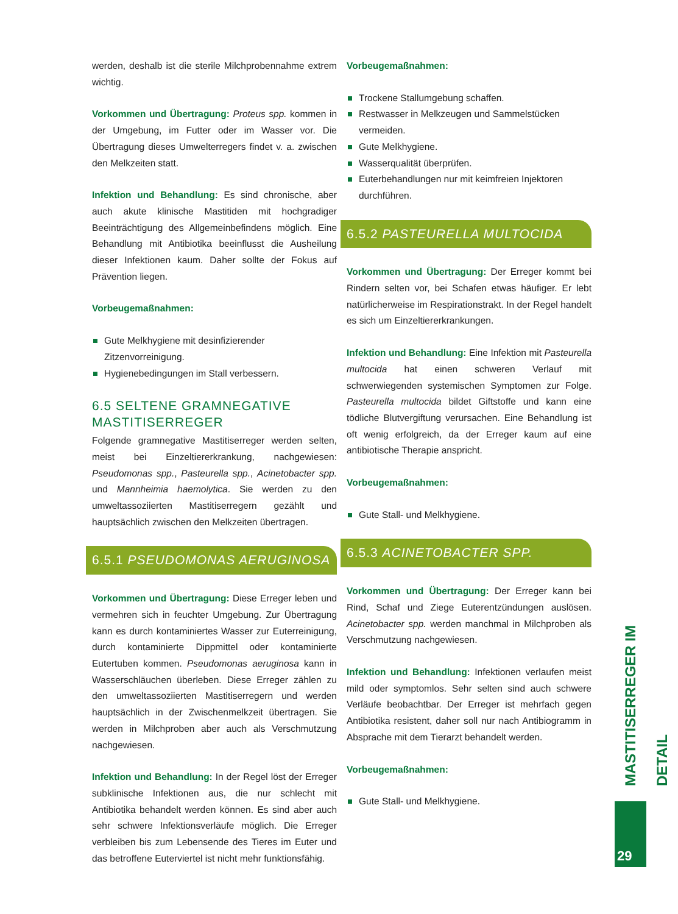werden, deshalb ist die sterile Milchprobennahme extrem wichtig.
Vorkommen und Übertragung: Proteus spp. kommen in der Umgebung, im Futter oder im Wasser vor. Die Übertragung dieses Umwelterregers findet v. a. zwischen den Melkzeiten statt.
Infektion und Behandlung: Es sind chronische, aber auch akute klinische Mastitiden mit hochgradiger Beeinträchtigung des Allgemeinbefindens möglich. Eine Behandlung mit Antibiotika beeinflusst die Ausheilung dieser Infektionen kaum. Daher sollte der Fokus auf Prävention liegen.
Vorbeugemaßnahmen:
Gute Melkhygiene mit desinfizierender Zitzenvorreinigung.
Hygienebedingungen im Stall verbessern.
6.5 SELTENE GRAMNEGATIVE MASTITISERREGER
Folgende gramnegative Mastitiserreger werden selten, meist bei Einzeltiererkrankung, nachgewiesen: Pseudomonas spp., Pasteurella spp., Acinetobacter spp. und Mannheimia haemolytica. Sie werden zu den umweltassoziierten Mastitiserregern gezählt und hauptsächlich zwischen den Melkzeiten übertragen.
6.5.1 PSEUDOMONAS AERUGINOSA
Vorkommen und Übertragung: Diese Erreger leben und vermehren sich in feuchter Umgebung. Zur Übertragung kann es durch kontaminiertes Wasser zur Euterreinigung, durch kontaminierte Dippmittel oder kontaminierte Eutertuben kommen. Pseudomonas aeruginosa kann in Wasserschläuchen überleben. Diese Erreger zählen zu den umweltassoziierten Mastitiserregern und werden hauptsächlich in der Zwischenmelkzeit übertragen. Sie werden in Milchproben aber auch als Verschmutzung nachgewiesen.
Infektion und Behandlung: In der Regel löst der Erreger subklinische Infektionen aus, die nur schlecht mit Antibiotika behandelt werden können. Es sind aber auch sehr schwere Infektionsverläufe möglich. Die Erreger verbleiben bis zum Lebensende des Tieres im Euter und das betroffene Euterviertel ist nicht mehr funktionsfähig.
Vorbeugemaßnahmen:
Trockene Stallumgebung schaffen.
Restwasser in Melkzeugen und Sammelstücken vermeiden.
Gute Melkhygiene.
Wasserqualität überprüfen.
Euterbehandlungen nur mit keimfreien Injektoren durchführen.
6.5.2 PASTEURELLA MULTOCIDA
Vorkommen und Übertragung: Der Erreger kommt bei Rindern selten vor, bei Schafen etwas häufiger. Er lebt natürlicherweise im Respirationstrakt. In der Regel handelt es sich um Einzeltiererkrankungen.
Infektion und Behandlung: Eine Infektion mit Pasteurella multocida hat einen schweren Verlauf mit schwerwiegenden systemischen Symptomen zur Folge. Pasteurella multocida bildet Giftstoffe und kann eine tödliche Blutvergiftung verursachen. Eine Behandlung ist oft wenig erfolgreich, da der Erreger kaum auf eine antibiotische Therapie anspricht.
Vorbeugemaßnahmen:
Gute Stall- und Melkhygiene.
6.5.3 ACINETOBACTER SPP.
Vorkommen und Übertragung: Der Erreger kann bei Rind, Schaf und Ziege Euterentzündungen auslösen. Acinetobacter spp. werden manchmal in Milchproben als Verschmutzung nachgewiesen.
Infektion und Behandlung: Infektionen verlaufen meist mild oder symptomlos. Sehr selten sind auch schwere Verläufe beobachtbar. Der Erreger ist mehrfach gegen Antibiotika resistent, daher soll nur nach Antibiogramm in Absprache mit dem Tierarzt behandelt werden.
Vorbeugemaßnahmen:
Gute Stall- und Melkhygiene.
MASTITISERREGER IM DETAIL
29